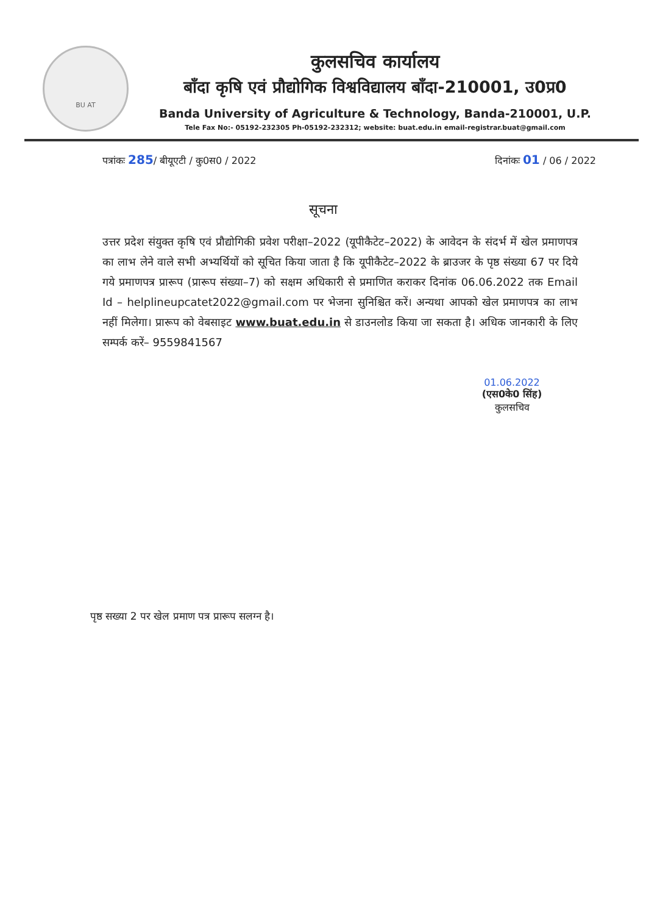BU AT
कुलसचिव कार्यालय
बाँदा कृषि एवं प्रौद्योगिक विश्वविद्यालय बाँदा-210001, उ0प्र0
Banda University of Agriculture & Technology, Banda-210001, U.P.
Tele Fax No:- 05192-232305 Ph-05192-232312; website: buat.edu.in email-registrar.buat@gmail.com
पत्रांकः 285/ बीयूएटी / कु0स0 / 2022 दिनांकः 01 / 06 / 2022
सूचना
उत्तर प्रदेश संयुक्त कृषि एवं प्रौद्योगिकी प्रवेश परीक्षा–2022 (यूपीकैटेट–2022) के आवेदन के संदर्भ में खेल प्रमाणपत्र का लाभ लेने वाले सभी अभ्यर्थियों को सूचित किया जाता है कि यूपीकैटेट–2022 के ब्राउजर के पृष्ठ संख्या 67 पर दिये गये प्रमाणपत्र प्रारूप (प्रारूप संख्या–7) को सक्षम अधिकारी से प्रमाणित कराकर दिनांक 06.06.2022 तक Email Id – helplineupcatet2022@gmail.com पर भेजना सुनिश्चित करें। अन्यथा आपको खेल प्रमाणपत्र का लाभ नहीं मिलेगा। प्रारूप को वेबसाइट www.buat.edu.in से डाउनलोड किया जा सकता है। अधिक जानकारी के लिए सम्पर्क करें– 9559841567
01.06.2022
(एस0के0 सिंह)
कुलसचिव
पृष्ठ सख्या 2 पर खेल प्रमाण पत्र प्रारूप सलग्न है।